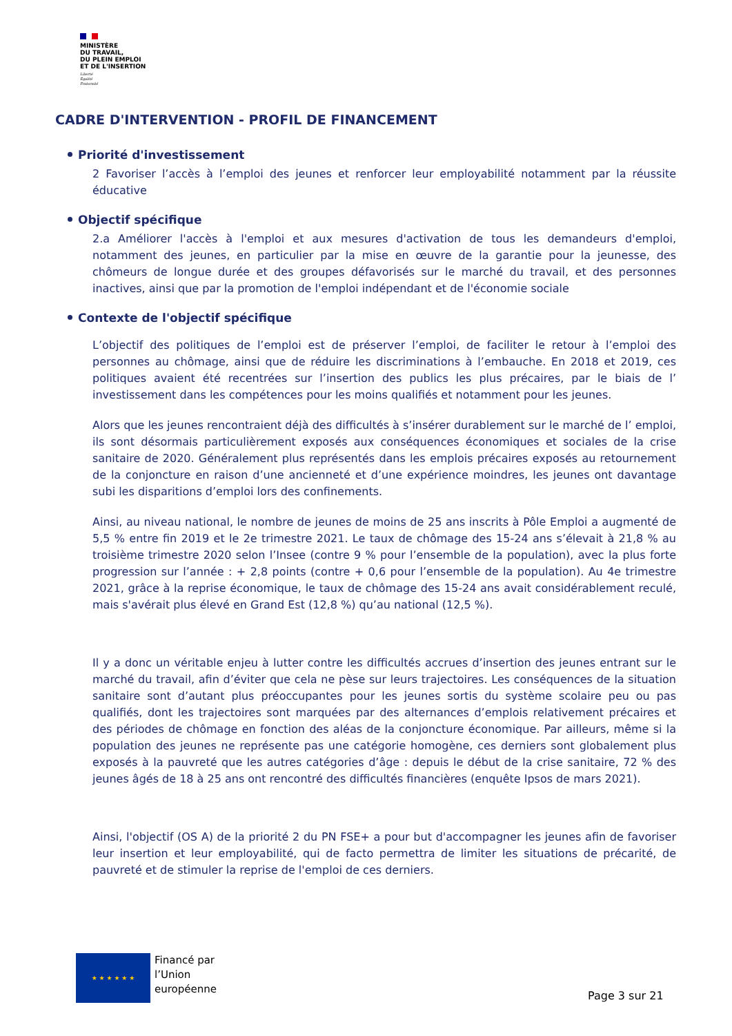MINISTÈRE
DU TRAVAIL,
DU PLEIN EMPLOI
ET DE L'INSERTION
Liberté
Égalité
Fraternité
CADRE D'INTERVENTION - PROFIL DE FINANCEMENT
Priorité d'investissement
2 Favoriser l’accès à l’emploi des jeunes et renforcer leur employabilité notamment par la réussite éducative
Objectif spécifique
2.a Améliorer l'accès à l'emploi et aux mesures d'activation de tous les demandeurs d'emploi, notamment des jeunes, en particulier par la mise en œuvre de la garantie pour la jeunesse, des chômeurs de longue durée et des groupes défavorisés sur le marché du travail, et des personnes inactives, ainsi que par la promotion de l'emploi indépendant et de l'économie sociale
Contexte de l'objectif spécifique
L’objectif des politiques de l’emploi est de préserver l’emploi, de faciliter le retour à l’emploi des personnes au chômage, ainsi que de réduire les discriminations à l’embauche. En 2018 et 2019, ces politiques avaient été recentrées sur l’insertion des publics les plus précaires, par le biais de l’ investissement dans les compétences pour les moins qualifiés et notamment pour les jeunes.
Alors que les jeunes rencontraient déjà des difficultés à s’insérer durablement sur le marché de l’ emploi, ils sont désormais particulièrement exposés aux conséquences économiques et sociales de la crise sanitaire de 2020. Généralement plus représentés dans les emplois précaires exposés au retournement de la conjoncture en raison d’une ancienneté et d’une expérience moindres, les jeunes ont davantage subi les disparitions d’emploi lors des confinements.
Ainsi, au niveau national, le nombre de jeunes de moins de 25 ans inscrits à Pôle Emploi a augmenté de 5,5 % entre fin 2019 et le 2e trimestre 2021. Le taux de chômage des 15-24 ans s’élevait à 21,8 % au troisième trimestre 2020 selon l’Insee (contre 9 % pour l’ensemble de la population), avec la plus forte progression sur l’année : + 2,8 points (contre + 0,6 pour l’ensemble de la population). Au 4e trimestre 2021, grâce à la reprise économique, le taux de chômage des 15-24 ans avait considérablement reculé, mais s'avérait plus élevé en Grand Est (12,8 %) qu’au national (12,5 %).
Il y a donc un véritable enjeu à lutter contre les difficultés accrues d’insertion des jeunes entrant sur le marché du travail, afin d’éviter que cela ne pèse sur leurs trajectoires. Les conséquences de la situation sanitaire sont d’autant plus préoccupantes pour les jeunes sortis du système scolaire peu ou pas qualifiés, dont les trajectoires sont marquées par des alternances d’emplois relativement précaires et des périodes de chômage en fonction des aléas de la conjoncture économique. Par ailleurs, même si la population des jeunes ne représente pas une catégorie homogène, ces derniers sont globalement plus exposés à la pauvreté que les autres catégories d’âge : depuis le début de la crise sanitaire, 72 % des jeunes âgés de 18 à 25 ans ont rencontré des difficultés financières (enquête Ipsos de mars 2021).
Ainsi, l'objectif (OS A) de la priorité 2 du PN FSE+ a pour but d'accompagner les jeunes afin de favoriser leur insertion et leur employabilité, qui de facto permettra de limiter les situations de précarité, de pauvreté et de stimuler la reprise de l'emploi de ces derniers.
★ ★ ★ ★ ★ ★
Financé par
l’Union
européenne
Page 3 sur 21